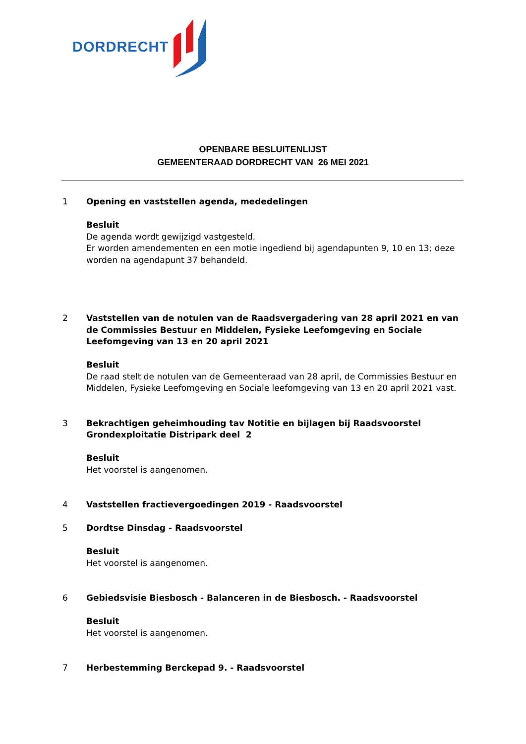DORDRECHT
OPENBARE BESLUITENLIJST
GEMEENTERAAD DORDRECHT VAN 26 MEI 2021
1 Opening en vaststellen agenda, mededelingen
Besluit
De agenda wordt gewijzigd vastgesteld.
Er worden amendementen en een motie ingediend bij agendapunten 9, 10 en 13; deze worden na agendapunt 37 behandeld.
2 Vaststellen van de notulen van de Raadsvergadering van 28 april 2021 en van de Commissies Bestuur en Middelen, Fysieke Leefomgeving en Sociale Leefomgeving van 13 en 20 april 2021
Besluit
De raad stelt de notulen van de Gemeenteraad van 28 april, de Commissies Bestuur en Middelen, Fysieke Leefomgeving en Sociale leefomgeving van 13 en 20 april 2021 vast.
3 Bekrachtigen geheimhouding tav Notitie en bijlagen bij Raadsvoorstel Grondexploitatie Distripark deel 2
Besluit
Het voorstel is aangenomen.
4 Vaststellen fractievergoedingen 2019 - Raadsvoorstel
5 Dordtse Dinsdag - Raadsvoorstel
Besluit
Het voorstel is aangenomen.
6 Gebiedsvisie Biesbosch - Balanceren in de Biesbosch. - Raadsvoorstel
Besluit
Het voorstel is aangenomen.
7 Herbestemming Berckepad 9. - Raadsvoorstel